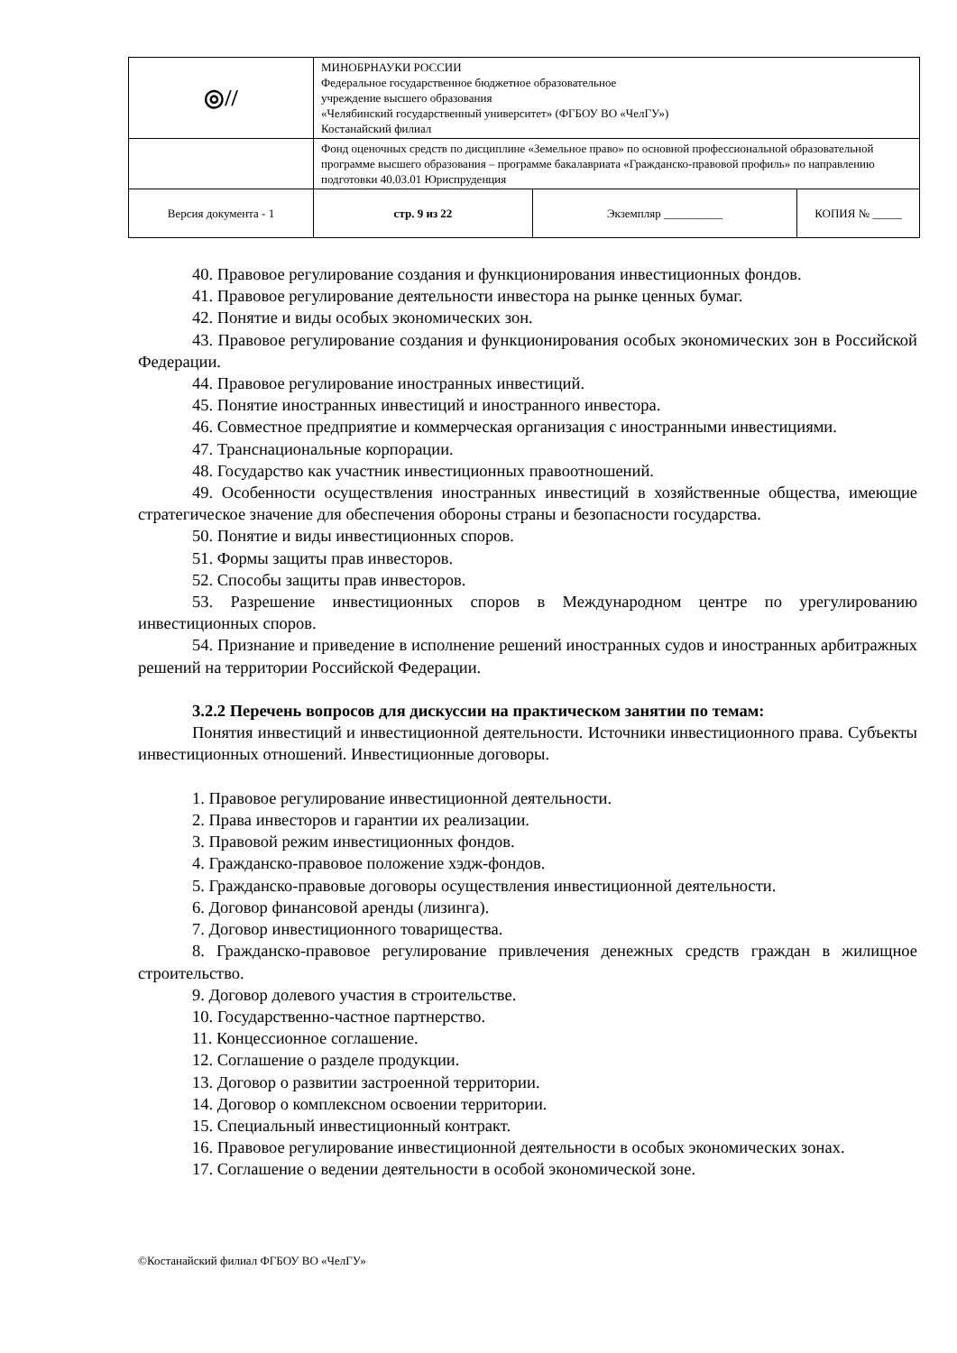| ◎// | МИНОБРНАУКИ РОССИИ Федеральное государственное бюджетное образовательное учреждение высшего образования «Челябинский государственный университет» (ФГБОУ ВО «ЧелГУ») Костанайский филиал | | |
| | Фонд оценочных средств по дисциплине «Земельное право» по основной профессиональной образовательной программе высшего образования – программе бакалавриата «Гражданско-правовой профиль» по направлению подготовки 40.03.01 Юриспруденция | | |
| Версия документа - 1 | стр. 9 из 22 | Экземпляр __________ | КОПИЯ № _____ |
40. Правовое регулирование создания и функционирования инвестиционных фондов.
41. Правовое регулирование деятельности инвестора на рынке ценных бумаг.
42. Понятие и виды особых экономических зон.
43. Правовое регулирование создания и функционирования особых экономических зон в Российской Федерации.
44. Правовое регулирование иностранных инвестиций.
45. Понятие иностранных инвестиций и иностранного инвестора.
46. Совместное предприятие и коммерческая организация с иностранными инвестициями.
47. Транснациональные корпорации.
48. Государство как участник инвестиционных правоотношений.
49. Особенности осуществления иностранных инвестиций в хозяйственные общества, имеющие стратегическое значение для обеспечения обороны страны и безопасности государства.
50. Понятие и виды инвестиционных споров.
51. Формы защиты прав инвесторов.
52. Способы защиты прав инвесторов.
53. Разрешение инвестиционных споров в Международном центре по урегулированию инвестиционных споров.
54. Признание и приведение в исполнение решений иностранных судов и иностранных арбитражных решений на территории Российской Федерации.
3.2.2 Перечень вопросов для дискуссии на практическом занятии по темам:
Понятия инвестиций и инвестиционной деятельности. Источники инвестиционного права. Субъекты инвестиционных отношений. Инвестиционные договоры.
1. Правовое регулирование инвестиционной деятельности.
2. Права инвесторов и гарантии их реализации.
3. Правовой режим инвестиционных фондов.
4. Гражданско-правовое положение хэдж-фондов.
5. Гражданско-правовые договоры осуществления инвестиционной деятельности.
6. Договор финансовой аренды (лизинга).
7. Договор инвестиционного товарищества.
8. Гражданско-правовое регулирование привлечения денежных средств граждан в жилищное строительство.
9. Договор долевого участия в строительстве.
10. Государственно-частное партнерство.
11. Концессионное соглашение.
12. Соглашение о разделе продукции.
13. Договор о развитии застроенной территории.
14. Договор о комплексном освоении территории.
15. Специальный инвестиционный контракт.
16. Правовое регулирование инвестиционной деятельности в особых экономических зонах.
17. Соглашение о ведении деятельности в особой экономической зоне.
©Костанайский филиал ФГБОУ ВО «ЧелГУ»